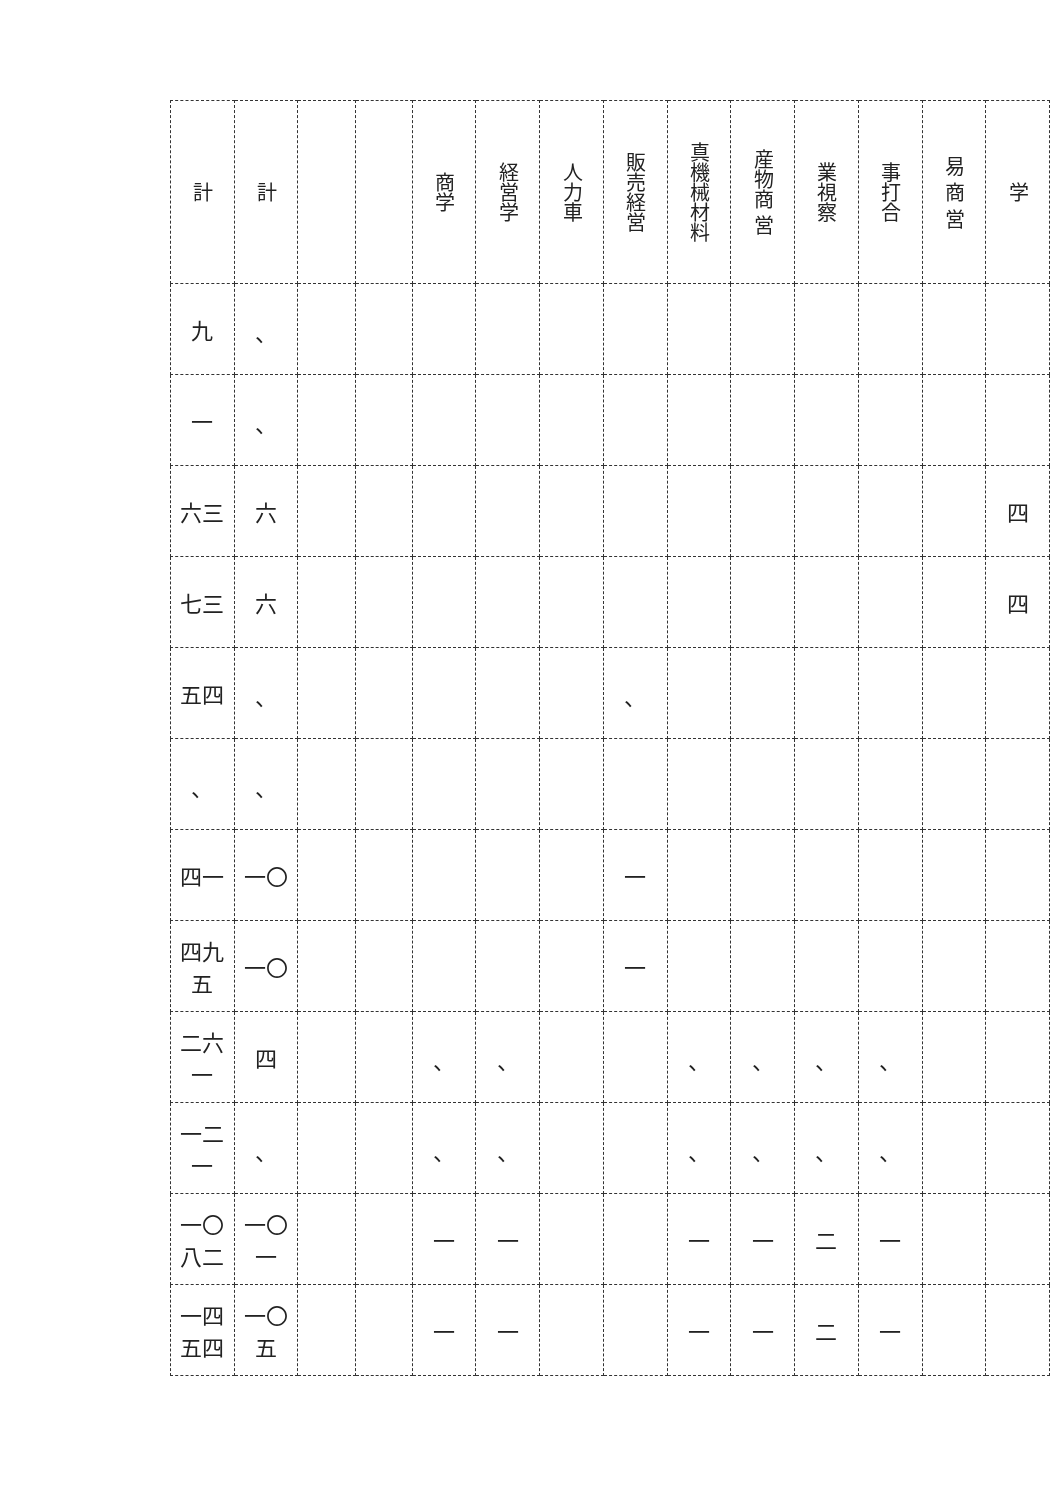| 計 | 計 | | | 商学 | 経営学 | 人力車 | 販売経営 | 真機械材料 | 産物商 営 | 業視察 | 事打合 | 易 商 営 | 学 |
| --- | --- | --- | --- | --- | --- | --- | --- | --- | --- | --- | --- | --- | --- |
| 九 | 、 | | | | | | | | | | | | |
| 一 | 、 | | | | | | | | | | | | |
| 六三 | 六 | | | | | | | | | | | | 四 |
| 七三 | 六 | | | | | | | | | | | | 四 |
| 五四 | 、 | | | | | | 、 | | | | | | |
| 、 | 、 | | | | | | | | | | | | |
| 四一 | 一〇 | | | | | | 一 | | | | | | |
| 四九五 | 一〇 | | | | | | 一 | | | | | | |
| 二六一 | 四 | | | 、 | 、 | | | 、 | 、 | 、 | 、 | | |
| 一二一 | 、 | | | 、 | 、 | | | 、 | 、 | 、 | 、 | | |
| 一〇八二 | 一〇一 | | | 一 | 一 | | | 一 | 一 | 二 | 一 | | |
| 一四五四 | 一〇五 | | | 一 | 一 | | | 一 | 一 | 二 | 一 | | |